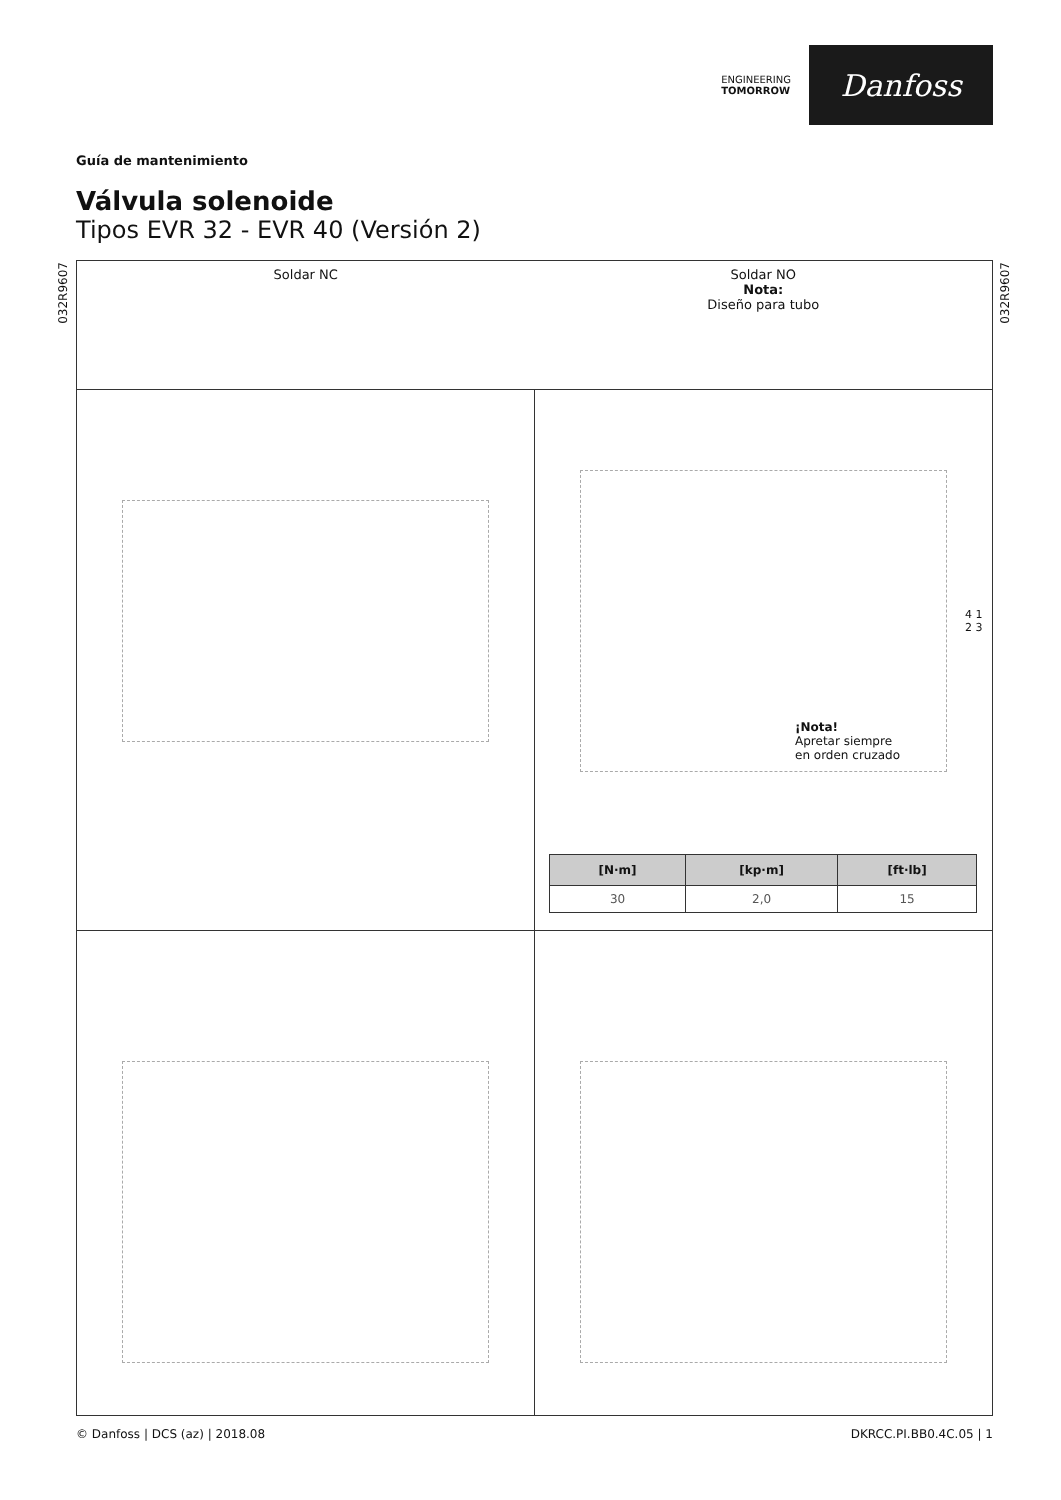ENGINEERING
TOMORROW
Danfoss
Guía de mantenimiento
Válvula solenoide
Tipos EVR 32 - EVR 40 (Versión 2)
032R9607
032R9607
Soldar NC Soldar NO
Nota:
Diseño para tubo
¡Nota!
Apretar siempre
en orden cruzado
4 1 2 3
| [N·m] | [kp·m] | [ft·lb] |
| --- | --- | --- |
| 30 | 2,0 | 15 |
© Danfoss | DCS (az) | 2018.08 DKRCC.PI.BB0.4C.05 | 1